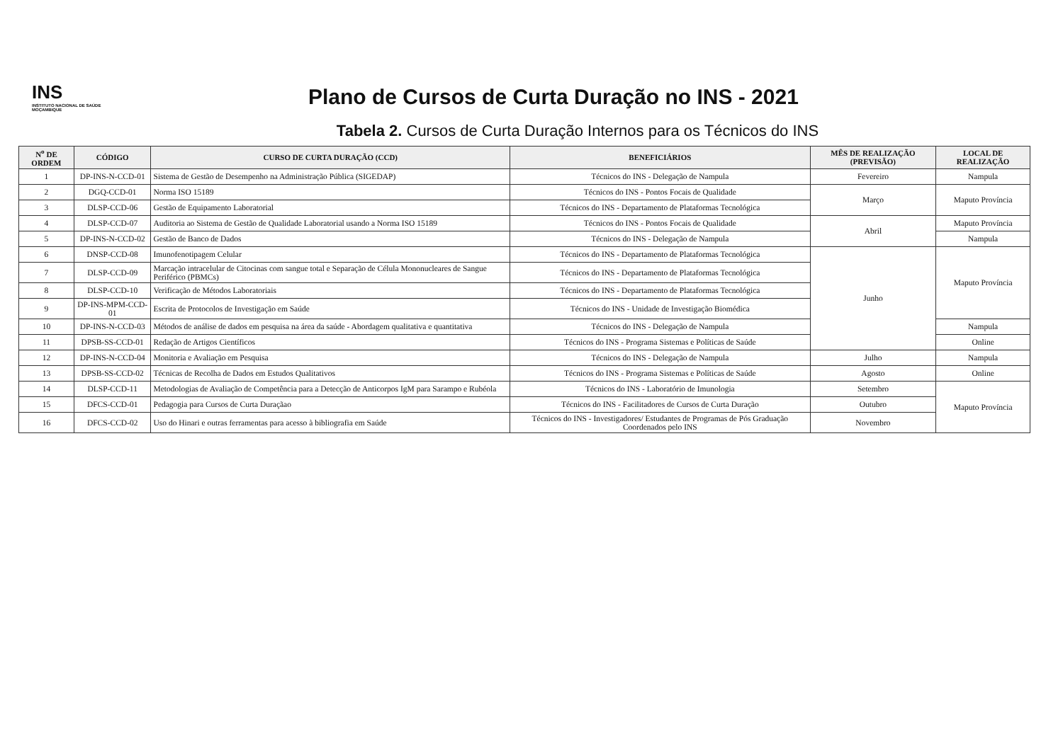INS
INSTITUTO NACIONAL DE SAÚDE MOÇAMBIQUE
Plano de Cursos de Curta Duração no INS - 2021
Tabela 2. Cursos de Curta Duração Internos para os Técnicos do INS
| N<sup>o</sup> DE ORDEM | CÓDIGO | CURSO DE CURTA DURAÇÃO (CCD) | BENEFICIÁRIOS | MÊS DE REALIZAÇÃO (PREVISÃO) | LOCAL DE REALIZAÇÃO |
| --- | --- | --- | --- | --- | --- |
| 1 | DP-INS-N-CCD-01 | Sistema de Gestão de Desempenho na Administração Pública (SIGEDAP) | Técnicos do INS - Delegação de Nampula | Fevereiro | Nampula |
| 2 | DGQ-CCD-01 | Norma ISO 15189 | Técnicos do INS - Pontos Focais de Qualidade | Março | Maputo Província |
| 3 | DLSP-CCD-06 | Gestão de Equipamento Laboratorial | Técnicos do INS - Departamento de Plataformas Tecnológica | | |
| 4 | DLSP-CCD-07 | Auditoria ao Sistema de Gestão de Qualidade Laboratorial usando a Norma ISO 15189 | Técnicos do INS - Pontos Focais de Qualidade | Abril | Maputo Província |
| 5 | DP-INS-N-CCD-02 | Gestão de Banco de Dados | Técnicos do INS - Delegação de Nampula | | Nampula |
| 6 | DNSP-CCD-08 | Imunofenotipagem Celular | Técnicos do INS - Departamento de Plataformas Tecnológica | Junho | Maputo Província |
| 7 | DLSP-CCD-09 | Marcação intracelular de Citocinas com sangue total e Separação de Célula Mononucleares de Sangue Periférico (PBMCs) | Técnicos do INS - Departamento de Plataformas Tecnológica | | |
| 8 | DLSP-CCD-10 | Verificação de Métodos Laboratoriais | Técnicos do INS - Departamento de Plataformas Tecnológica | | |
| 9 | DP-INS-MPM-CCD-01 | Escrita de Protocolos de Investigação em Saúde | Técnicos do INS - Unidade de Investigação Biomédica | | |
| 10 | DP-INS-N-CCD-03 | Métodos de análise de dados em pesquisa na área da saúde - Abordagem qualitativa e quantitativa | Técnicos do INS - Delegação de Nampula | | Nampula |
| 11 | DPSB-SS-CCD-01 | Redação de Artigos Científicos | Técnicos do INS - Programa Sistemas e Políticas de Saúde | | Online |
| 12 | DP-INS-N-CCD-04 | Monitoria e Avaliação em Pesquisa | Técnicos do INS - Delegação de Nampula | Julho | Nampula |
| 13 | DPSB-SS-CCD-02 | Técnicas de Recolha de Dados em Estudos Qualitativos | Técnicos do INS - Programa Sistemas e Políticas de Saúde | Agosto | Online |
| 14 | DLSP-CCD-11 | Metodologias de Avaliação de Competência para a Detecção de Anticorpos IgM para Sarampo e Rubéola | Técnicos do INS - Laboratório de Imunologia | Setembro | Maputo Província |
| 15 | DFCS-CCD-01 | Pedagogia para Cursos de Curta Duraçãao | Técnicos do INS - Facilitadores de Cursos de Curta Duração | Outubro | |
| 16 | DFCS-CCD-02 | Uso do Hinari e outras ferramentas para acesso à bibliografia em Saúde | Técnicos do INS - Investigadores/ Estudantes de Programas de Pós Graduação Coordenados pelo INS | Novembro | |
​